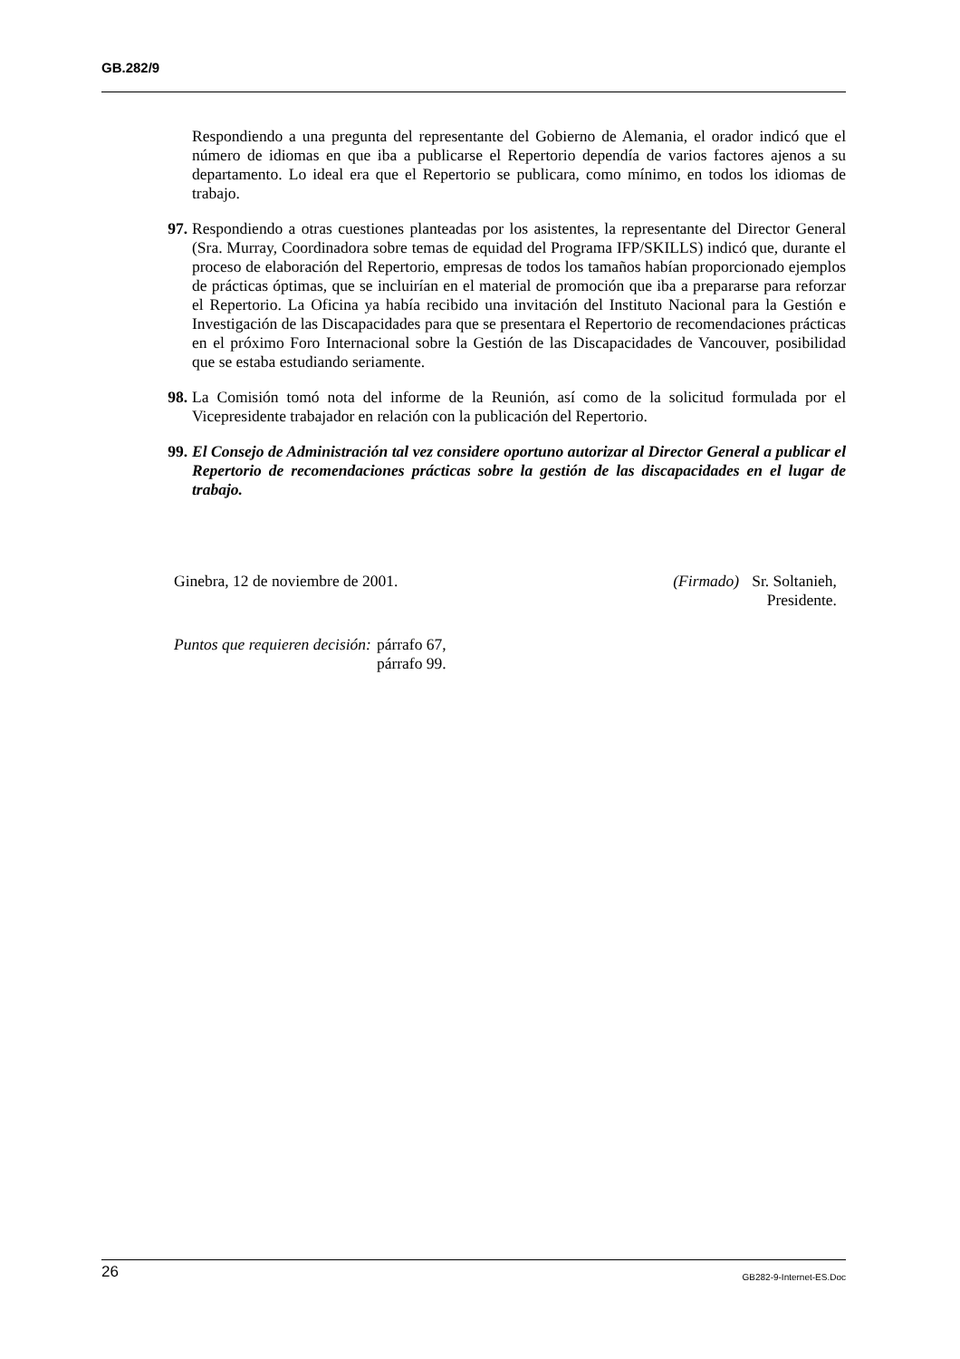GB.282/9
Respondiendo a una pregunta del representante del Gobierno de Alemania, el orador indicó que el número de idiomas en que iba a publicarse el Repertorio dependía de varios factores ajenos a su departamento. Lo ideal era que el Repertorio se publicara, como mínimo, en todos los idiomas de trabajo.
97. Respondiendo a otras cuestiones planteadas por los asistentes, la representante del Director General (Sra. Murray, Coordinadora sobre temas de equidad del Programa IFP/SKILLS) indicó que, durante el proceso de elaboración del Repertorio, empresas de todos los tamaños habían proporcionado ejemplos de prácticas óptimas, que se incluirían en el material de promoción que iba a prepararse para reforzar el Repertorio. La Oficina ya había recibido una invitación del Instituto Nacional para la Gestión e Investigación de las Discapacidades para que se presentara el Repertorio de recomendaciones prácticas en el próximo Foro Internacional sobre la Gestión de las Discapacidades de Vancouver, posibilidad que se estaba estudiando seriamente.
98. La Comisión tomó nota del informe de la Reunión, así como de la solicitud formulada por el Vicepresidente trabajador en relación con la publicación del Repertorio.
99. El Consejo de Administración tal vez considere oportuno autorizar al Director General a publicar el Repertorio de recomendaciones prácticas sobre la gestión de las discapacidades en el lugar de trabajo.
Ginebra, 12 de noviembre de 2001.
(Firmado) Sr. Soltanieh,
Presidente.
Puntos que requieren decisión: párrafo 67,
párrafo 99.
26 GB282-9-Internet-ES.Doc